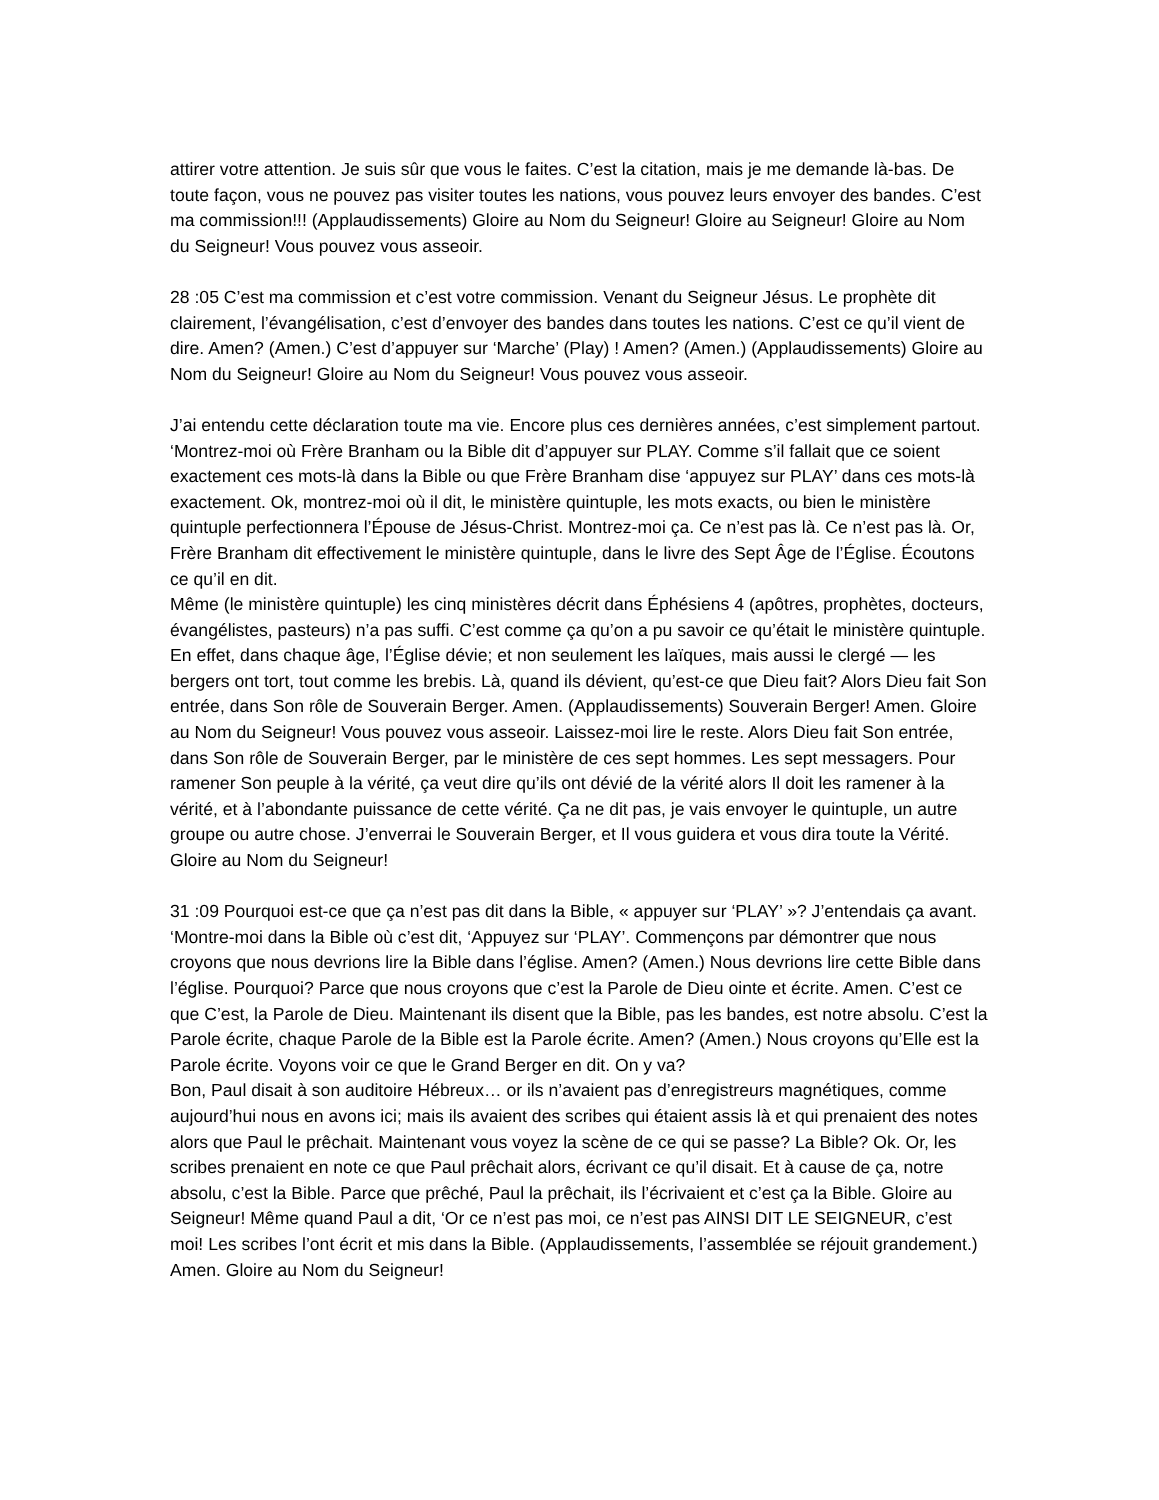attirer votre attention. Je suis sûr que vous le faites. C’est la citation, mais je me demande là-bas. De toute façon, vous ne pouvez pas visiter toutes les nations, vous pouvez leurs envoyer des bandes. C’est ma commission!!! (Applaudissements) Gloire au Nom du Seigneur! Gloire au Seigneur! Gloire au Nom du Seigneur! Vous pouvez vous asseoir.
28 :05 C’est ma commission et c’est votre commission. Venant du Seigneur Jésus. Le prophète dit clairement, l’évangélisation, c’est d’envoyer des bandes dans toutes les nations. C’est ce qu’il vient de dire. Amen? (Amen.) C’est d’appuyer sur ‘Marche’ (Play) ! Amen? (Amen.) (Applaudissements) Gloire au Nom du Seigneur! Gloire au Nom du Seigneur! Vous pouvez vous asseoir.
J’ai entendu cette déclaration toute ma vie. Encore plus ces dernières années, c’est simplement partout. ‘Montrez-moi où Frère Branham ou la Bible dit d’appuyer sur PLAY. Comme s’il fallait que ce soient exactement ces mots-là dans la Bible ou que Frère Branham dise ‘appuyez sur PLAY’ dans ces mots-là exactement. Ok, montrez-moi où il dit, le ministère quintuple, les mots exacts, ou bien le ministère quintuple perfectionnera l’Épouse de Jésus-Christ. Montrez-moi ça. Ce n’est pas là. Ce n’est pas là. Or, Frère Branham dit effectivement le ministère quintuple, dans le livre des Sept Âge de l’Église. Écoutons ce qu’il en dit.
Même (le ministère quintuple) les cinq ministères décrit dans Éphésiens 4 (apôtres, prophètes, docteurs, évangélistes, pasteurs) n’a pas suffi. C’est comme ça qu’on a pu savoir ce qu’était le ministère quintuple. En effet, dans chaque âge, l’Église dévie; et non seulement les laïques, mais aussi le clergé — les bergers ont tort, tout comme les brebis. Là, quand ils dévient, qu’est-ce que Dieu fait? Alors Dieu fait Son entrée, dans Son rôle de Souverain Berger. Amen. (Applaudissements) Souverain Berger! Amen. Gloire au Nom du Seigneur! Vous pouvez vous asseoir. Laissez-moi lire le reste. Alors Dieu fait Son entrée, dans Son rôle de Souverain Berger, par le ministère de ces sept hommes. Les sept messagers. Pour ramener Son peuple à la vérité, ça veut dire qu’ils ont dévié de la vérité alors Il doit les ramener à la vérité, et à l’abondante puissance de cette vérité. Ça ne dit pas, je vais envoyer le quintuple, un autre groupe ou autre chose. J’enverrai le Souverain Berger, et Il vous guidera et vous dira toute la Vérité. Gloire au Nom du Seigneur!
31 :09 Pourquoi est-ce que ça n’est pas dit dans la Bible, « appuyer sur ‘PLAY’ »? J’entendais ça avant. ‘Montre-moi dans la Bible où c’est dit, ‘Appuyez sur ‘PLAY’. Commençons par démontrer que nous croyons que nous devrions lire la Bible dans l’église. Amen? (Amen.) Nous devrions lire cette Bible dans l’église. Pourquoi? Parce que nous croyons que c’est la Parole de Dieu ointe et écrite. Amen. C’est ce que C’est, la Parole de Dieu. Maintenant ils disent que la Bible, pas les bandes, est notre absolu. C’est la Parole écrite, chaque Parole de la Bible est la Parole écrite. Amen? (Amen.) Nous croyons qu’Elle est la Parole écrite. Voyons voir ce que le Grand Berger en dit. On y va?
Bon, Paul disait à son auditoire Hébreux… or ils n’avaient pas d’enregistreurs magnétiques, comme aujourd’hui nous en avons ici; mais ils avaient des scribes qui étaient assis là et qui prenaient des notes alors que Paul le prêchait. Maintenant vous voyez la scène de ce qui se passe? La Bible? Ok. Or, les scribes prenaient en note ce que Paul prêchait alors, écrivant ce qu’il disait. Et à cause de ça, notre absolu, c’est la Bible. Parce que prêché, Paul la prêchait, ils l’écrivaient et c’est ça la Bible. Gloire au Seigneur! Même quand Paul a dit, ‘Or ce n’est pas moi, ce n’est pas AINSI DIT LE SEIGNEUR, c’est moi! Les scribes l’ont écrit et mis dans la Bible. (Applaudissements, l’assemblée se réjouit grandement.) Amen. Gloire au Nom du Seigneur!